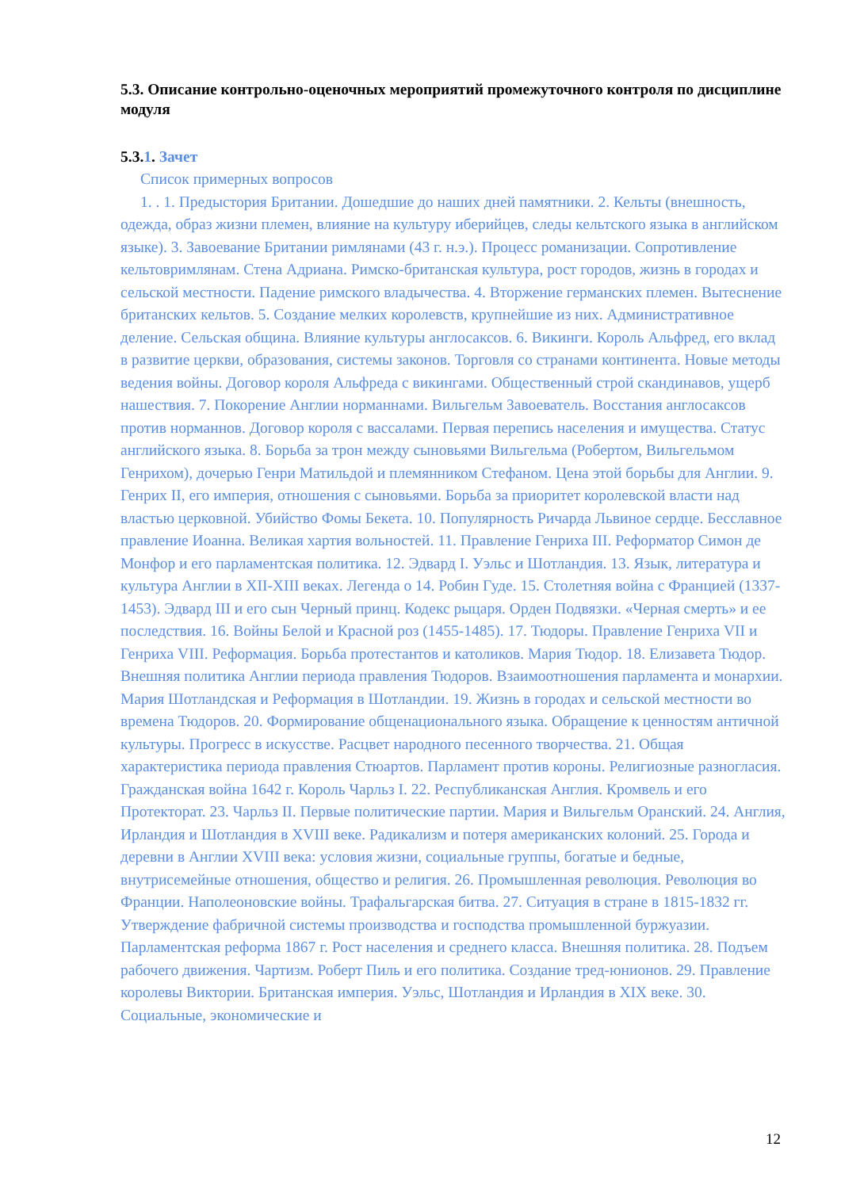5.3. Описание контрольно-оценочных мероприятий промежуточного контроля по дисциплине модуля
5.3.1. Зачет
Список примерных вопросов
1. . 1. Предыстория Британии. Дошедшие до наших дней памятники. 2. Кельты (внешность, одежда, образ жизни племен, влияние на культуру иберийцев, следы кельтского языка в английском языке). 3. Завоевание Британии римлянами (43 г. н.э.). Процесс романизации. Сопротивление кельтовримлянам. Стена Адриана. Римско-британская культура, рост городов, жизнь в городах и сельской местности. Падение римского владычества. 4. Вторжение германских племен. Вытеснение британских кельтов. 5. Создание мелких королевств, крупнейшие из них. Административное деление. Сельская община. Влияние культуры англосаксов. 6. Викинги. Король Альфред, его вклад в развитие церкви, образования, системы законов. Торговля со странами континента. Новые методы ведения войны. Договор короля Альфреда с викингами. Общественный строй скандинавов, ущерб нашествия. 7. Покорение Англии норманнами. Вильгельм Завоеватель. Восстания англосаксов против норманнов. Договор короля с вассалами. Первая перепись населения и имущества. Статус английского языка. 8. Борьба за трон между сыновьями Вильгельма (Робертом, Вильгельмом Генрихом), дочерью Генри Матильдой и племянником Стефаном. Цена этой борьбы для Англии. 9. Генрих II, его империя, отношения с сыновьями. Борьба за приоритет королевской власти над властью церковной. Убийство Фомы Бекета. 10. Популярность Ричарда Львиное сердце. Бесславное правление Иоанна. Великая хартия вольностей. 11. Правление Генриха III. Реформатор Симон де Монфор и его парламентская политика. 12. Эдвард I. Уэльс и Шотландия. 13. Язык, литература и культура Англии в XII-XIII веках. Легенда о 14. Робин Гуде. 15. Столетняя война с Францией (1337-1453). Эдвард III и его сын Черный принц. Кодекс рыцаря. Орден Подвязки. «Черная смерть» и ее последствия. 16. Войны Белой и Красной роз (1455-1485). 17. Тюдоры. Правление Генриха VII и Генриха VIII. Реформация. Борьба протестантов и католиков. Мария Тюдор. 18. Елизавета Тюдор. Внешняя политика Англии периода правления Тюдоров. Взаимоотношения парламента и монархии. Мария Шотландская и Реформация в Шотландии. 19. Жизнь в городах и сельской местности во времена Тюдоров. 20. Формирование общенационального языка. Обращение к ценностям античной культуры. Прогресс в искусстве. Расцвет народного песенного творчества. 21. Общая характеристика периода правления Стюартов. Парламент против короны. Религиозные разногласия. Гражданская война 1642 г. Король Чарльз I. 22. Республиканская Англия. Кромвель и его Протекторат. 23. Чарльз II. Первые политические партии. Мария и Вильгельм Оранский. 24. Англия, Ирландия и Шотландия в XVIII веке. Радикализм и потеря американских колоний. 25. Города и деревни в Англии XVIII века: условия жизни, социальные группы, богатые и бедные, внутрисемейные отношения, общество и религия. 26. Промышленная революция. Революция во Франции. Наполеоновские войны. Трафальгарская битва. 27. Ситуация в стране в 1815-1832 гг. Утверждение фабричной системы производства и господства промышленной буржуазии. Парламентская реформа 1867 г. Рост населения и среднего класса. Внешняя политика. 28. Подъем рабочего движения. Чартизм. Роберт Пиль и его политика. Создание тред-юнионов. 29. Правление королевы Виктории. Британская империя. Уэльс, Шотландия и Ирландия в XIX веке. 30. Социальные, экономические и
12